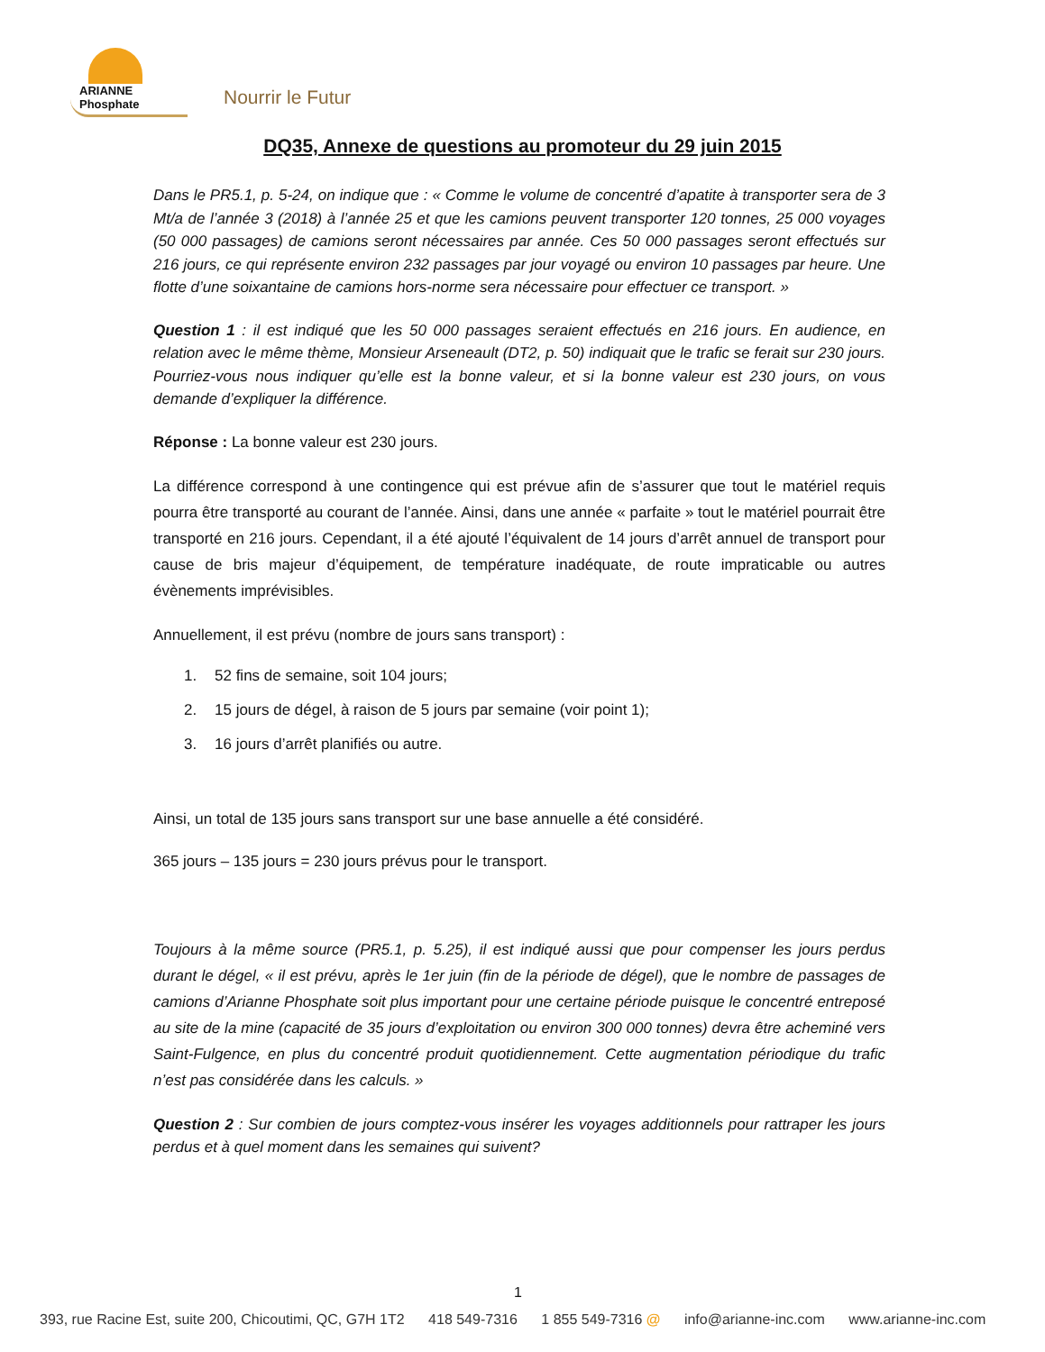ARIANNE
Phosphate
Nourrir le Futur
DQ35, Annexe de questions au promoteur du 29 juin 2015
Dans le PR5.1, p. 5-24, on indique que : « Comme le volume de concentré d’apatite à transporter sera de 3 Mt/a de l’année 3 (2018) à l’année 25 et que les camions peuvent transporter 120 tonnes, 25 000 voyages (50 000 passages) de camions seront nécessaires par année. Ces 50 000 passages seront effectués sur 216 jours, ce qui représente environ 232 passages par jour voyagé ou environ 10 passages par heure. Une flotte d’une soixantaine de camions hors-norme sera nécessaire pour effectuer ce transport. »
Question 1 : il est indiqué que les 50 000 passages seraient effectués en 216 jours. En audience, en relation avec le même thème, Monsieur Arseneault (DT2, p. 50) indiquait que le trafic se ferait sur 230 jours. Pourriez-vous nous indiquer qu’elle est la bonne valeur, et si la bonne valeur est 230 jours, on vous demande d’expliquer la différence.
Réponse : La bonne valeur est 230 jours.
La différence correspond à une contingence qui est prévue afin de s’assurer que tout le matériel requis pourra être transporté au courant de l’année. Ainsi, dans une année « parfaite » tout le matériel pourrait être transporté en 216 jours. Cependant, il a été ajouté l’équivalent de 14 jours d’arrêt annuel de transport pour cause de bris majeur d’équipement, de température inadéquate, de route impraticable ou autres évènements imprévisibles.
Annuellement, il est prévu (nombre de jours sans transport) :
1. 52 fins de semaine, soit 104 jours;
2. 15 jours de dégel, à raison de 5 jours par semaine (voir point 1);
3. 16 jours d’arrêt planifiés ou autre.
Ainsi, un total de 135 jours sans transport sur une base annuelle a été considéré.
365 jours – 135 jours = 230 jours prévus pour le transport.
Toujours à la même source (PR5.1, p. 5.25), il est indiqué aussi que pour compenser les jours perdus durant le dégel, « il est prévu, après le 1er juin (fin de la période de dégel), que le nombre de passages de camions d’Arianne Phosphate soit plus important pour une certaine période puisque le concentré entreposé au site de la mine (capacité de 35 jours d’exploitation ou environ 300 000 tonnes) devra être acheminé vers Saint-Fulgence, en plus du concentré produit quotidiennement. Cette augmentation périodique du trafic n’est pas considérée dans les calculs. »
Question 2 : Sur combien de jours comptez-vous insérer les voyages additionnels pour rattraper les jours perdus et à quel moment dans les semaines qui suivent?
1
393, rue Racine Est, suite 200, Chicoutimi, QC, G7H 1T2 418 549-7316 1 855 549-7316 @ info@arianne-inc.com www.arianne-inc.com